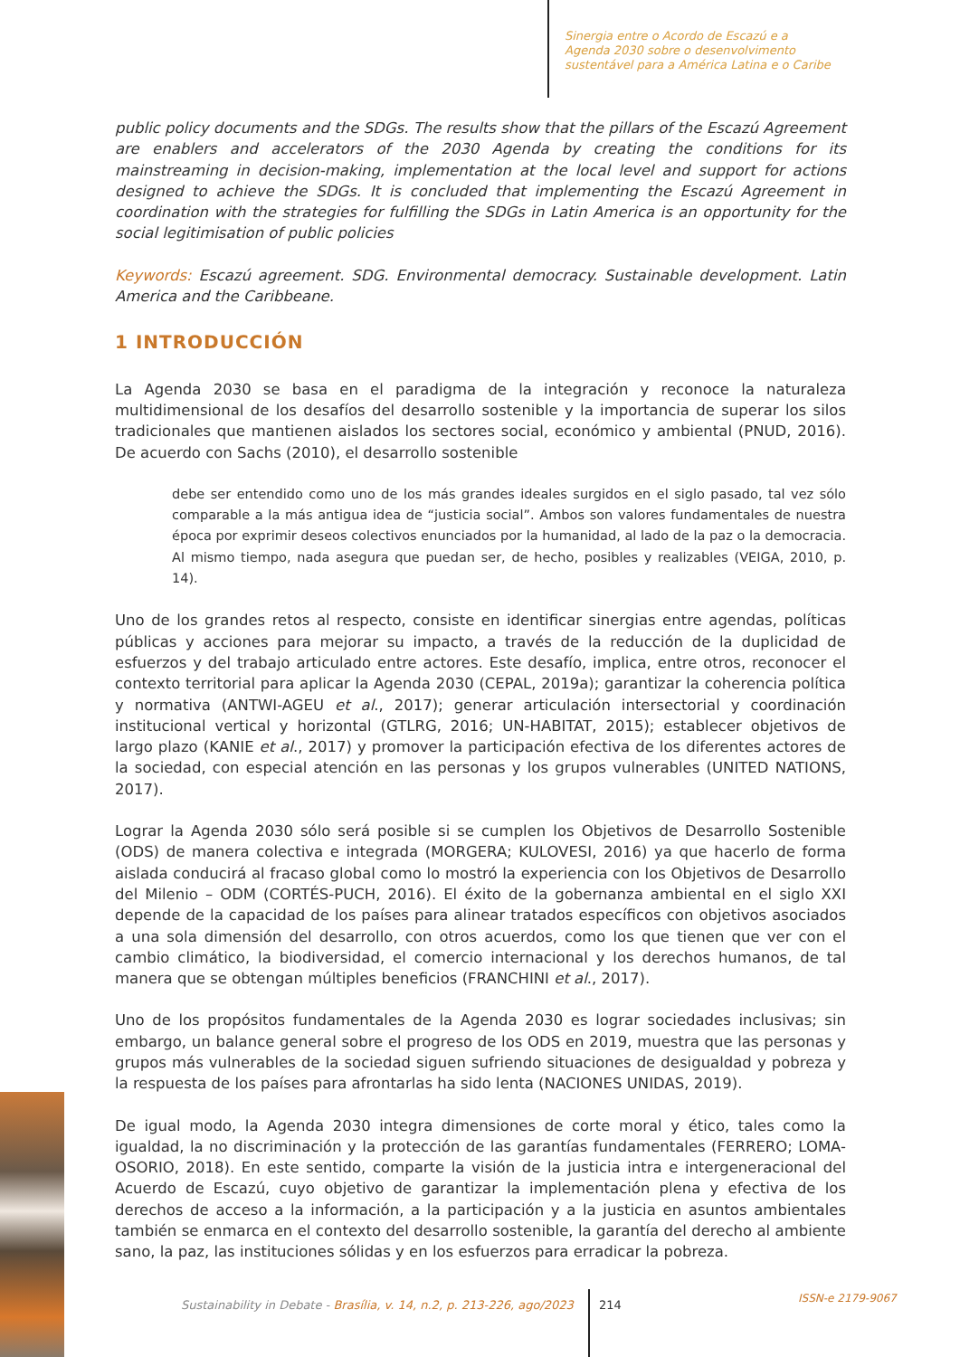Sinergia entre o Acordo de Escazú e a Agenda 2030 sobre o desenvolvimento sustentável para a América Latina e o Caribe
public policy documents and the SDGs. The results show that the pillars of the Escazú Agreement are enablers and accelerators of the 2030 Agenda by creating the conditions for its mainstreaming in decision-making, implementation at the local level and support for actions designed to achieve the SDGs. It is concluded that implementing the Escazú Agreement in coordination with the strategies for fulfilling the SDGs in Latin America is an opportunity for the social legitimisation of public policies
Keywords: Escazú agreement. SDG. Environmental democracy. Sustainable development. Latin America and the Caribbeane.
1 INTRODUCCIÓN
La Agenda 2030 se basa en el paradigma de la integración y reconoce la naturaleza multidimensional de los desafíos del desarrollo sostenible y la importancia de superar los silos tradicionales que mantienen aislados los sectores social, económico y ambiental (PNUD, 2016). De acuerdo con Sachs (2010), el desarrollo sostenible
debe ser entendido como uno de los más grandes ideales surgidos en el siglo pasado, tal vez sólo comparable a la más antigua idea de “justicia social”. Ambos son valores fundamentales de nuestra época por exprimir deseos colectivos enunciados por la humanidad, al lado de la paz o la democracia. Al mismo tiempo, nada asegura que puedan ser, de hecho, posibles y realizables (VEIGA, 2010, p. 14).
Uno de los grandes retos al respecto, consiste en identificar sinergias entre agendas, políticas públicas y acciones para mejorar su impacto, a través de la reducción de la duplicidad de esfuerzos y del trabajo articulado entre actores. Este desafío, implica, entre otros, reconocer el contexto territorial para aplicar la Agenda 2030 (CEPAL, 2019a); garantizar la coherencia política y normativa (ANTWI-AGEU et al., 2017); generar articulación intersectorial y coordinación institucional vertical y horizontal (GTLRG, 2016; UN-HABITAT, 2015); establecer objetivos de largo plazo (KANIE et al., 2017) y promover la participación efectiva de los diferentes actores de la sociedad, con especial atención en las personas y los grupos vulnerables (UNITED NATIONS, 2017).
Lograr la Agenda 2030 sólo será posible si se cumplen los Objetivos de Desarrollo Sostenible (ODS) de manera colectiva e integrada (MORGERA; KULOVESI, 2016) ya que hacerlo de forma aislada conducirá al fracaso global como lo mostró la experiencia con los Objetivos de Desarrollo del Milenio – ODM (CORTÉS-PUCH, 2016). El éxito de la gobernanza ambiental en el siglo XXI depende de la capacidad de los países para alinear tratados específicos con objetivos asociados a una sola dimensión del desarrollo, con otros acuerdos, como los que tienen que ver con el cambio climático, la biodiversidad, el comercio internacional y los derechos humanos, de tal manera que se obtengan múltiples beneficios (FRANCHINI et al., 2017).
Uno de los propósitos fundamentales de la Agenda 2030 es lograr sociedades inclusivas; sin embargo, un balance general sobre el progreso de los ODS en 2019, muestra que las personas y grupos más vulnerables de la sociedad siguen sufriendo situaciones de desigualdad y pobreza y la respuesta de los países para afrontarlas ha sido lenta (NACIONES UNIDAS, 2019).
De igual modo, la Agenda 2030 integra dimensiones de corte moral y ético, tales como la igualdad, la no discriminación y la protección de las garantías fundamentales (FERRERO; LOMA-OSORIO, 2018). En este sentido, comparte la visión de la justicia intra e intergeneracional del Acuerdo de Escazú, cuyo objetivo de garantizar la implementación plena y efectiva de los derechos de acceso a la información, a la participación y a la justicia en asuntos ambientales también se enmarca en el contexto del desarrollo sostenible, la garantía del derecho al ambiente sano, la paz, las instituciones sólidas y en los esfuerzos para erradicar la pobreza.
Sustainability in Debate - Brasília, v. 14, n.2, p. 213-226, ago/2023
214 ISSN-e 2179-9067